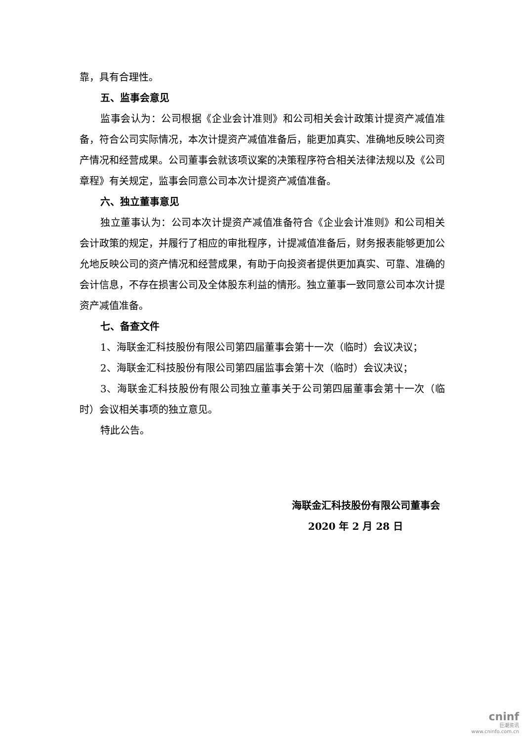靠，具有合理性。
五、监事会意见
监事会认为：公司根据《企业会计准则》和公司相关会计政策计提资产减值准备，符合公司实际情况，本次计提资产减值准备后，能更加真实、准确地反映公司资产情况和经营成果。公司董事会就该项议案的决策程序符合相关法律法规以及《公司章程》有关规定，监事会同意公司本次计提资产减值准备。
六、独立董事意见
独立董事认为：公司本次计提资产减值准备符合《企业会计准则》和公司相关会计政策的规定，并履行了相应的审批程序，计提减值准备后，财务报表能够更加公允地反映公司的资产情况和经营成果，有助于向投资者提供更加真实、可靠、准确的会计信息，不存在损害公司及全体股东利益的情形。独立董事一致同意公司本次计提资产减值准备。
七、备查文件
1、海联金汇科技股份有限公司第四届董事会第十一次（临时）会议决议；
2、海联金汇科技股份有限公司第四届监事会第十次（临时）会议决议；
3、海联金汇科技股份有限公司独立董事关于公司第四届董事会第十一次（临时）会议相关事项的独立意见。
特此公告。
海联金汇科技股份有限公司董事会
2020 年 2 月 28 日
cninf
巨潮资讯
www.cninfo.com.cn